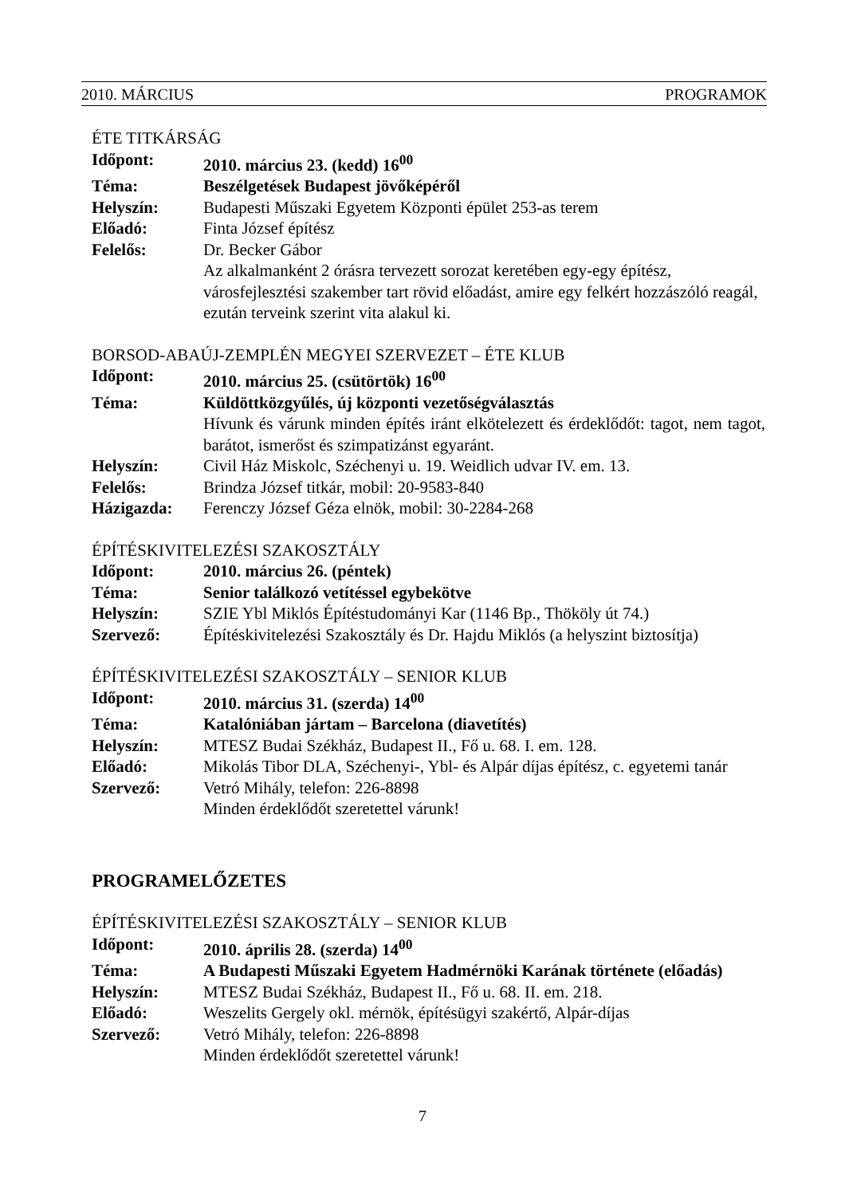2010. MÁRCIUS PROGRAMOK
ÉTE TITKÁRSÁG
Időpont: 2010. március 23. (kedd) 16<sup>00</sup>
Téma: Beszélgetések Budapest jövőképéről
Helyszín: Budapesti Műszaki Egyetem Központi épület 253-as terem
Előadó: Finta József építész
Felelős: Dr. Becker Gábor
Az alkalmanként 2 órásra tervezett sorozat keretében egy-egy építész, városfejlesztési szakember tart rövid előadást, amire egy felkért hozzászóló reagál, ezután terveink szerint vita alakul ki.
BORSOD-ABAÚJ-ZEMPLÉN MEGYEI SZERVEZET – ÉTE KLUB
Időpont: 2010. március 25. (csütörtök) 16<sup>00</sup>
Téma: Küldöttközgyűlés, új központi vezetőségválasztás
Hívunk és várunk minden építés iránt elkötelezett és érdeklődőt: tagot, nem tagot, barátot, ismerőst és szimpatizánst egyaránt.
Helyszín: Civil Ház Miskolc, Széchenyi u. 19. Weidlich udvar IV. em. 13.
Felelős: Brindza József titkár, mobil: 20-9583-840
Házigazda: Ferenczy József Géza elnök, mobil: 30-2284-268
ÉPÍTÉSKIVITELEZÉSI SZAKOSZTÁLY
Időpont: 2010. március 26. (péntek)
Téma: Senior találkozó vetítéssel egybekötve
Helyszín: SZIE Ybl Miklós Építéstudományi Kar (1146 Bp., Thököly út 74.)
Szervező: Építéskivitelezési Szakosztály és Dr. Hajdu Miklós (a helyszint biztosítja)
ÉPÍTÉSKIVITELEZÉSI SZAKOSZTÁLY – SENIOR KLUB
Időpont: 2010. március 31. (szerda) 14<sup>00</sup>
Téma: Katalóniában jártam – Barcelona (diavetítés)
Helyszín: MTESZ Budai Székház, Budapest II., Fő u. 68. I. em. 128.
Előadó: Mikolás Tibor DLA, Széchenyi-, Ybl- és Alpár díjas építész, c. egyetemi tanár
Szervező: Vetró Mihály, telefon: 226-8898
Minden érdeklődőt szeretettel várunk!
PROGRAMELŐZETES
ÉPÍTÉSKIVITELEZÉSI SZAKOSZTÁLY – SENIOR KLUB
Időpont: 2010. április 28. (szerda) 14<sup>00</sup>
Téma: A Budapesti Műszaki Egyetem Hadmérnöki Karának története (előadás)
Helyszín: MTESZ Budai Székház, Budapest II., Fő u. 68. II. em. 218.
Előadó: Weszelits Gergely okl. mérnök, építésügyi szakértő, Alpár-díjas
Szervező: Vetró Mihály, telefon: 226-8898
Minden érdeklődőt szeretettel várunk!
7